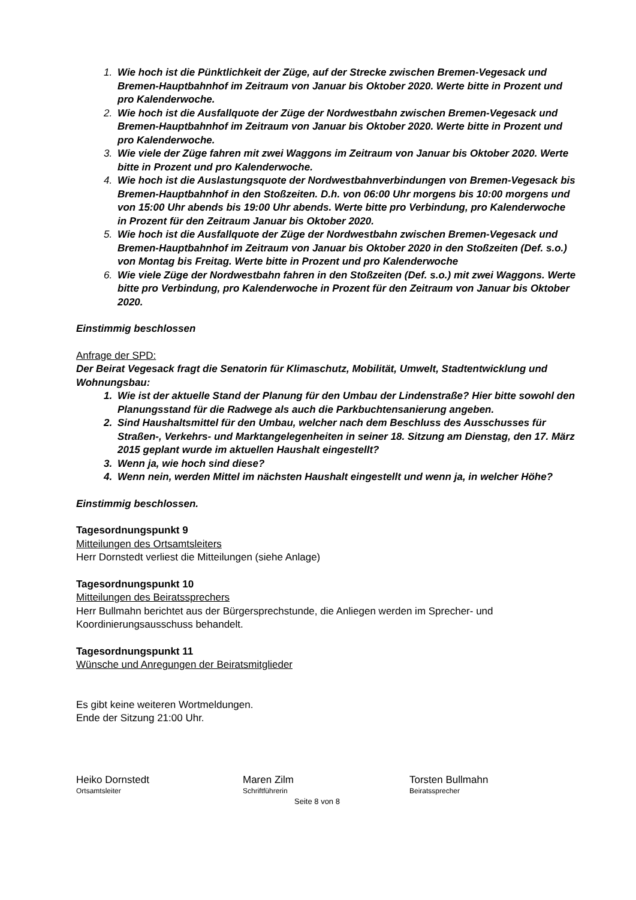Wie hoch ist die Pünktlichkeit der Züge, auf der Strecke zwischen Bremen-Vegesack und Bremen-Hauptbahnhof im Zeitraum von Januar bis Oktober 2020. Werte bitte in Prozent und pro Kalenderwoche.
Wie hoch ist die Ausfallquote der Züge der Nordwestbahn zwischen Bremen-Vegesack und Bremen-Hauptbahnhof im Zeitraum von Januar bis Oktober 2020. Werte bitte in Prozent und pro Kalenderwoche.
Wie viele der Züge fahren mit zwei Waggons im Zeitraum von Januar bis Oktober 2020. Werte bitte in Prozent und pro Kalenderwoche.
Wie hoch ist die Auslastungsquote der Nordwestbahnverbindungen von Bremen-Vegesack bis Bremen-Hauptbahnhof in den Stoßzeiten. D.h. von 06:00 Uhr morgens bis 10:00 morgens und von 15:00 Uhr abends bis 19:00 Uhr abends. Werte bitte pro Verbindung, pro Kalenderwoche in Prozent für den Zeitraum Januar bis Oktober 2020.
Wie hoch ist die Ausfallquote der Züge der Nordwestbahn zwischen Bremen-Vegesack und Bremen-Hauptbahnhof im Zeitraum von Januar bis Oktober 2020 in den Stoßzeiten (Def. s.o.) von Montag bis Freitag. Werte bitte in Prozent und pro Kalenderwoche
Wie viele Züge der Nordwestbahn fahren in den Stoßzeiten (Def. s.o.) mit zwei Waggons. Werte bitte pro Verbindung, pro Kalenderwoche in Prozent für den Zeitraum von Januar bis Oktober 2020.
Einstimmig beschlossen
Anfrage der SPD:
Der Beirat Vegesack fragt die Senatorin für Klimaschutz, Mobilität, Umwelt, Stadtentwicklung und Wohnungsbau:
Wie ist der aktuelle Stand der Planung für den Umbau der Lindenstraße? Hier bitte sowohl den Planungsstand für die Radwege als auch die Parkbuchtensanierung angeben.
Sind Haushaltsmittel für den Umbau, welcher nach dem Beschluss des Ausschusses für Straßen-, Verkehrs- und Marktangelegenheiten in seiner 18. Sitzung am Dienstag, den 17. März 2015 geplant wurde im aktuellen Haushalt eingestellt?
Wenn ja, wie hoch sind diese?
Wenn nein, werden Mittel im nächsten Haushalt eingestellt und wenn ja, in welcher Höhe?
Einstimmig beschlossen.
Tagesordnungspunkt 9
Mitteilungen des Ortsamtsleiters
Herr Dornstedt verliest die Mitteilungen (siehe Anlage)
Tagesordnungspunkt 10
Mitteilungen des Beiratssprechers
Herr Bullmahn berichtet aus der Bürgersprechstunde, die Anliegen werden im Sprecher- und Koordinierungsausschuss behandelt.
Tagesordnungspunkt 11
Wünsche und Anregungen der Beiratsmitglieder
Es gibt keine weiteren Wortmeldungen.
Ende der Sitzung 21:00 Uhr.
Heiko Dornstedt
Ortsamtsleiter
Maren Zilm
Schriftführerin
Torsten Bullmahn
Beiratssprecher
Seite 8 von 8